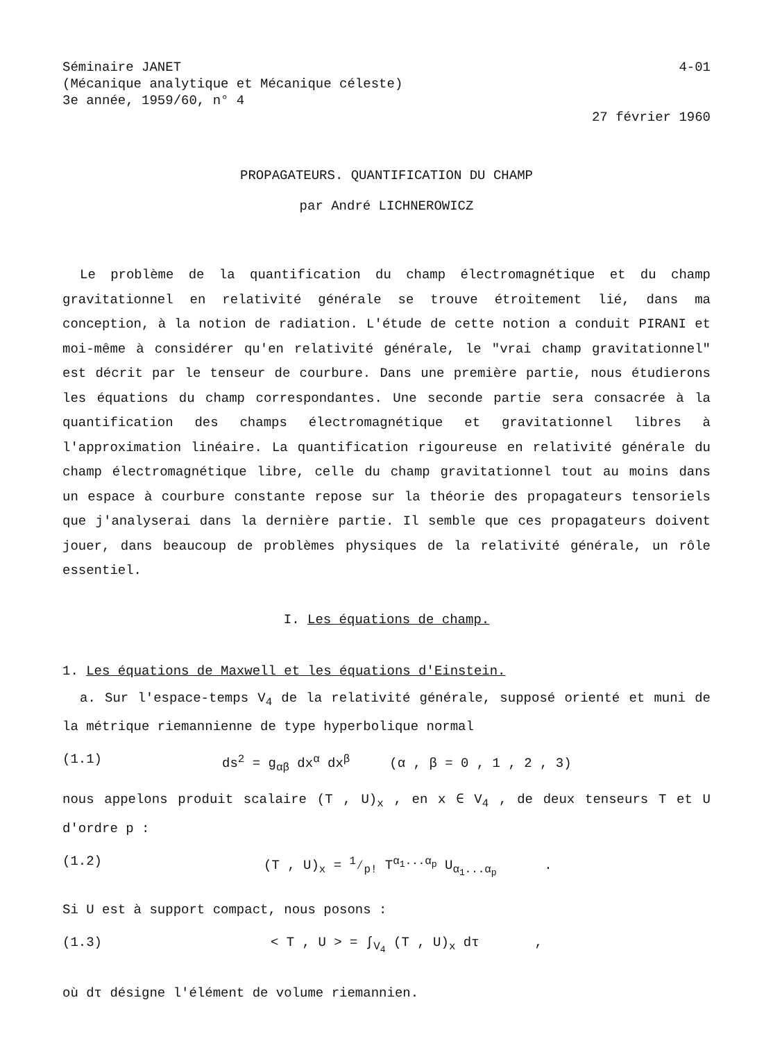Séminaire JANET
(Mécanique analytique et Mécanique céleste)
3e année, 1959/60, n° 4
4-01
27 février 1960
PROPAGATEURS. QUANTIFICATION DU CHAMP
par André LICHNEROWICZ
Le problème de la quantification du champ électromagnétique et du champ gravitationnel en relativité générale se trouve étroitement lié, dans ma conception, à la notion de radiation. L'étude de cette notion a conduit PIRANI et moi-même à considérer qu'en relativité générale, le "vrai champ gravitationnel" est décrit par le tenseur de courbure. Dans une première partie, nous étudierons les équations du champ correspondantes. Une seconde partie sera consacrée à la quantification des champs électromagnétique et gravitationnel libres à l'approximation linéaire. La quantification rigoureuse en relativité générale du champ électromagnétique libre, celle du champ gravitationnel tout au moins dans un espace à courbure constante repose sur la théorie des propagateurs tensoriels que j'analyserai dans la dernière partie. Il semble que ces propagateurs doivent jouer, dans beaucoup de problèmes physiques de la relativité générale, un rôle essentiel.
I. Les équations de champ.
1. Les équations de Maxwell et les équations d'Einstein.
a. Sur l'espace-temps V<sub>4</sub> de la relativité générale, supposé orienté et muni de la métrique riemannienne de type hyperbolique normal
(1.1) ds<sup>2</sup> = g<sub>αβ</sub> dx<sup>α</sup> dx<sup>β</sup> (α , β = 0 , 1 , 2 , 3)
nous appelons produit scalaire (T , U)<sub>x</sub> , en x ∈ V<sub>4</sub> , de deux tenseurs T et U d'ordre p :
(1.2) (T , U)<sub>x</sub> = 1⁄p! T<sup>α<sub>1</sub>...α<sub>p</sub></sup> U<sub>α<sub>1</sub>...α<sub>p</sub></sub> .
Si U est à support compact, nous posons :
(1.3) < T , U > = ∫<sub>V<sub>4</sub></sub> (T , U)<sub>x</sub> dτ ,
où dτ désigne l'élément de volume riemannien.